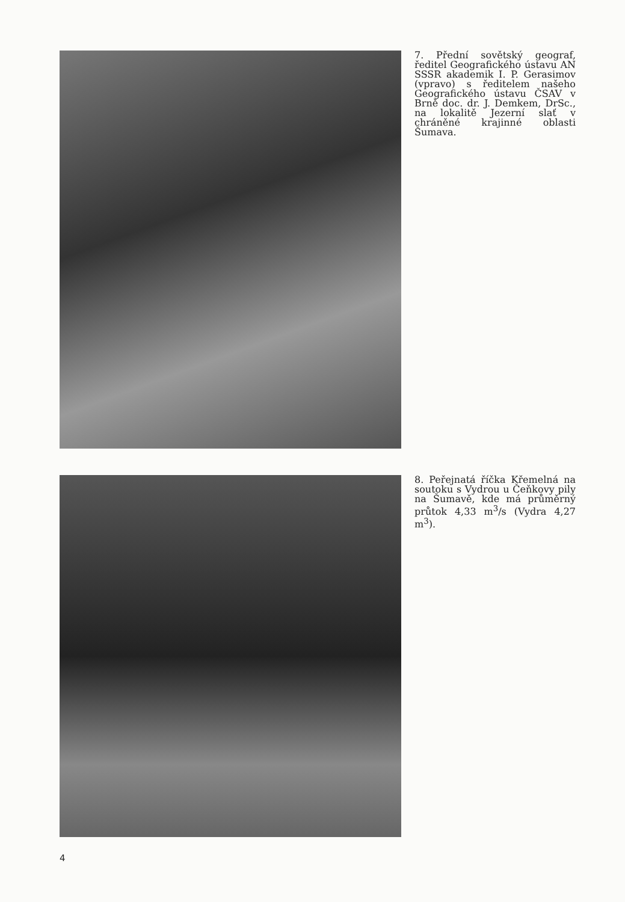7. Přední sovětský geograf, ředitel Geografického ústavu AN SSSR akademik I. P. Gerasimov (vpravo) s ředitelem našeho Geografického ústavu ČSAV v Brně doc. dr. J. Demkem, DrSc., na lokalitě Jezerní slať v chráněné krajinné oblasti Šumava.
8. Peřejnatá říčka Křemelná na soutoku s Vydrou u Čeňkovy pily na Šumavě, kde má průměrný průtok 4,33 m<sup>3</sup>/s (Vydra 4,27 m<sup>3</sup>).
4